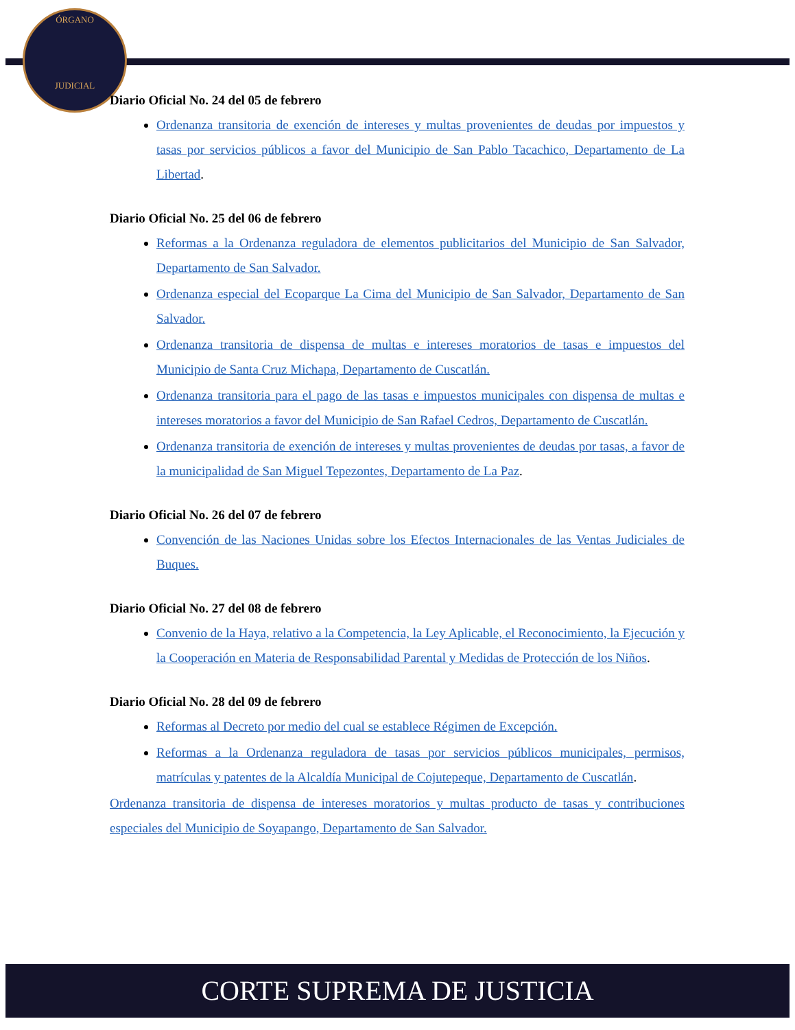ÓRGANO
JUDICIAL
Diario Oficial No. 24 del 05 de febrero
Ordenanza transitoria de exención de intereses y multas provenientes de deudas por impuestos y tasas por servicios públicos a favor del Municipio de San Pablo Tacachico, Departamento de La Libertad.
Diario Oficial No. 25 del 06 de febrero
Reformas a la Ordenanza reguladora de elementos publicitarios del Municipio de San Salvador, Departamento de San Salvador.
Ordenanza especial del Ecoparque La Cima del Municipio de San Salvador, Departamento de San Salvador.
Ordenanza transitoria de dispensa de multas e intereses moratorios de tasas e impuestos del Municipio de Santa Cruz Michapa, Departamento de Cuscatlán.
Ordenanza transitoria para el pago de las tasas e impuestos municipales con dispensa de multas e intereses moratorios a favor del Municipio de San Rafael Cedros, Departamento de Cuscatlán.
Ordenanza transitoria de exención de intereses y multas provenientes de deudas por tasas, a favor de la municipalidad de San Miguel Tepezontes, Departamento de La Paz.
Diario Oficial No. 26 del 07 de febrero
Convención de las Naciones Unidas sobre los Efectos Internacionales de las Ventas Judiciales de Buques.
Diario Oficial No. 27 del 08 de febrero
Convenio de la Haya, relativo a la Competencia, la Ley Aplicable, el Reconocimiento, la Ejecución y la Cooperación en Materia de Responsabilidad Parental y Medidas de Protección de los Niños.
Diario Oficial No. 28 del 09 de febrero
Reformas al Decreto por medio del cual se establece Régimen de Excepción.
Reformas a la Ordenanza reguladora de tasas por servicios públicos municipales, permisos, matrículas y patentes de la Alcaldía Municipal de Cojutepeque, Departamento de Cuscatlán.
Ordenanza transitoria de dispensa de intereses moratorios y multas producto de tasas y contribuciones especiales del Municipio de Soyapango, Departamento de San Salvador.
CORTE SUPREMA DE JUSTICIA